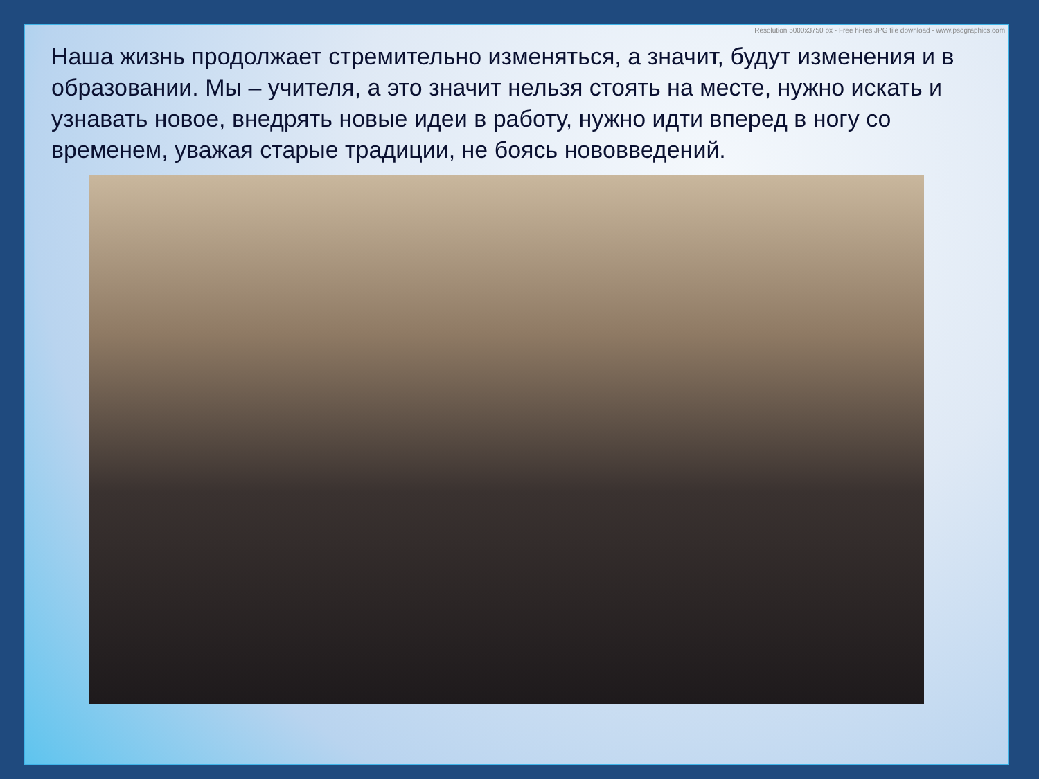Resolution 5000x3750 px - Free hi-res JPG file download - www.psdgraphics.com
Наша жизнь продолжает стремительно изменяться, а значит, будут изменения и в образовании. Мы – учителя, а это значит нельзя стоять на месте, нужно искать и узнавать новое, внедрять новые идеи в работу, нужно идти вперед в ногу со временем, уважая старые традиции, не боясь нововведений.